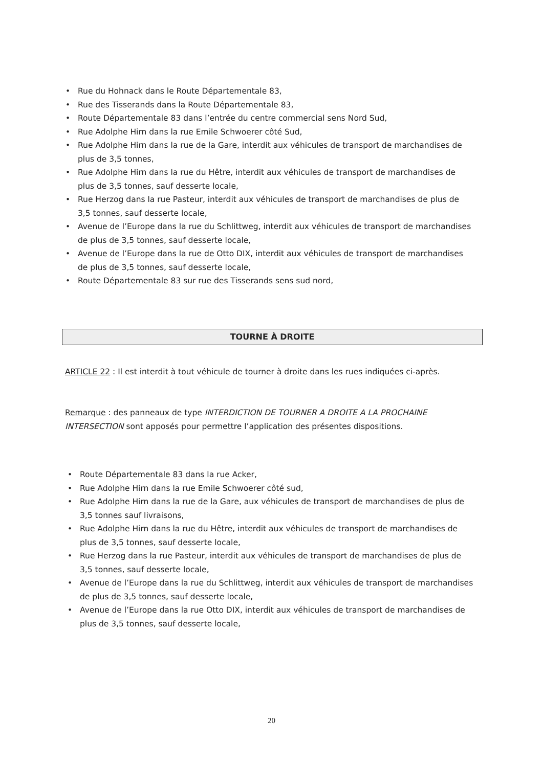• Rue du Hohnack dans le Route Départementale 83,
• Rue des Tisserands dans la Route Départementale 83,
• Route Départementale 83 dans l’entrée du centre commercial sens Nord Sud,
• Rue Adolphe Hirn dans la rue Emile Schwoerer côté Sud,
• Rue Adolphe Hirn dans la rue de la Gare, interdit aux véhicules de transport de marchandises de plus de 3,5 tonnes,
• Rue Adolphe Hirn dans la rue du Hêtre, interdit aux véhicules de transport de marchandises de plus de 3,5 tonnes, sauf desserte locale,
• Rue Herzog dans la rue Pasteur, interdit aux véhicules de transport de marchandises de plus de 3,5 tonnes, sauf desserte locale,
• Avenue de l’Europe dans la rue du Schlittweg, interdit aux véhicules de transport de marchandises de plus de 3,5 tonnes, sauf desserte locale,
• Avenue de l’Europe dans la rue de Otto DIX, interdit aux véhicules de transport de marchandises de plus de 3,5 tonnes, sauf desserte locale,
• Route Départementale 83 sur rue des Tisserands sens sud nord,
TOURNE À DROITE
ARTICLE 22 : Il est interdit à tout véhicule de tourner à droite dans les rues indiquées ci-après.
Remarque : des panneaux de type INTERDICTION DE TOURNER A DROITE A LA PROCHAINE INTERSECTION sont apposés pour permettre l’application des présentes dispositions.
• Route Départementale 83 dans la rue Acker,
• Rue Adolphe Hirn dans la rue Emile Schwoerer côté sud,
• Rue Adolphe Hirn dans la rue de la Gare, aux véhicules de transport de marchandises de plus de 3,5 tonnes sauf livraisons,
• Rue Adolphe Hirn dans la rue du Hêtre, interdit aux véhicules de transport de marchandises de plus de 3,5 tonnes, sauf desserte locale,
• Rue Herzog dans la rue Pasteur, interdit aux véhicules de transport de marchandises de plus de 3,5 tonnes, sauf desserte locale,
• Avenue de l’Europe dans la rue du Schlittweg, interdit aux véhicules de transport de marchandises de plus de 3,5 tonnes, sauf desserte locale,
• Avenue de l’Europe dans la rue Otto DIX, interdit aux véhicules de transport de marchandises de plus de 3,5 tonnes, sauf desserte locale,
20